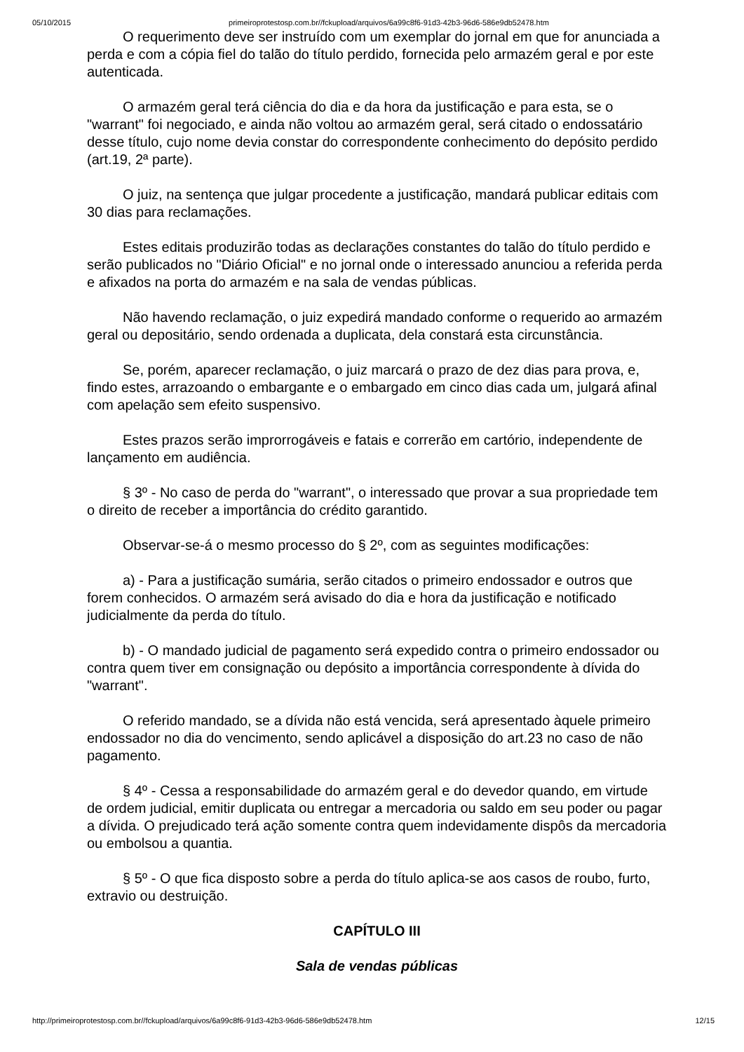05/10/2015 primeiroprotestosp.com.br//fckupload/arquivos/6a99c8f6-91d3-42b3-96d6-586e9db52478.htm
O requerimento deve ser instruído com um exemplar do jornal em que for anunciada a perda e com a cópia fiel do talão do título perdido, fornecida pelo armazém geral e por este autenticada.
O armazém geral terá ciência do dia e da hora da justificação e para esta, se o "warrant" foi negociado, e ainda não voltou ao armazém geral, será citado o endossatário desse título, cujo nome devia constar do correspondente conhecimento do depósito perdido (art.19, 2ª parte).
O juiz, na sentença que julgar procedente a justificação, mandará publicar editais com 30 dias para reclamações.
Estes editais produzirão todas as declarações constantes do talão do título perdido e serão publicados no "Diário Oficial" e no jornal onde o interessado anunciou a referida perda e afixados na porta do armazém e na sala de vendas públicas.
Não havendo reclamação, o juiz expedirá mandado conforme o requerido ao armazém geral ou depositário, sendo ordenada a duplicata, dela constará esta circunstância.
Se, porém, aparecer reclamação, o juiz marcará o prazo de dez dias para prova, e, findo estes, arrazoando o embargante e o embargado em cinco dias cada um, julgará afinal com apelação sem efeito suspensivo.
Estes prazos serão improrrogáveis e fatais e correrão em cartório, independente de lançamento em audiência.
§ 3º - No caso de perda do "warrant", o interessado que provar a sua propriedade tem o direito de receber a importância do crédito garantido.
Observar-se-á o mesmo processo do § 2º, com as seguintes modificações:
a) - Para a justificação sumária, serão citados o primeiro endossador e outros que forem conhecidos. O armazém será avisado do dia e hora da justificação e notificado judicialmente da perda do título.
b) - O mandado judicial de pagamento será expedido contra o primeiro endossador ou contra quem tiver em consignação ou depósito a importância correspondente à dívida do "warrant".
O referido mandado, se a dívida não está vencida, será apresentado àquele primeiro endossador no dia do vencimento, sendo aplicável a disposição do art.23 no caso de não pagamento.
§ 4º - Cessa a responsabilidade do armazém geral e do devedor quando, em virtude de ordem judicial, emitir duplicata ou entregar a mercadoria ou saldo em seu poder ou pagar a dívida. O prejudicado terá ação somente contra quem indevidamente dispôs da mercadoria ou embolsou a quantia.
§ 5º - O que fica disposto sobre a perda do título aplica-se aos casos de roubo, furto, extravio ou destruição.
CAPÍTULO III
Sala de vendas públicas
http://primeiroprotestosp.com.br//fckupload/arquivos/6a99c8f6-91d3-42b3-96d6-586e9db52478.htm 12/15